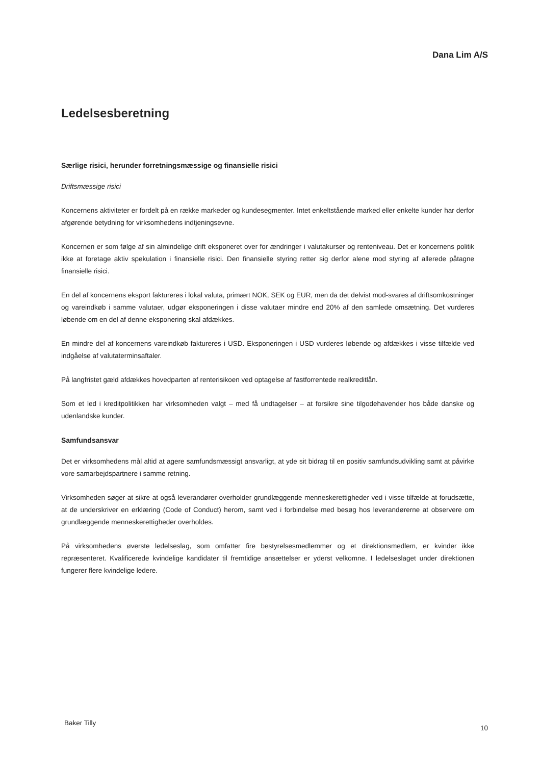Dana Lim A/S
Ledelsesberetning
Særlige risici, herunder forretningsmæssige og finansielle risici
Driftsmæssige risici
Koncernens aktiviteter er fordelt på en række markeder og kundesegmenter. Intet enkeltstående marked eller enkelte kunder har derfor afgørende betydning for virksomhedens indtjeningsevne.
Koncernen er som følge af sin almindelige drift eksponeret over for ændringer i valutakurser og renteniveau. Det er koncernens politik ikke at foretage aktiv spekulation i finansielle risici. Den finansielle styring retter sig derfor alene mod styring af allerede påtagne finansielle risici.
En del af koncernens eksport faktureres i lokal valuta, primært NOK, SEK og EUR, men da det delvist mod-svares af driftsomkostninger og vareindkøb i samme valutaer, udgør eksponeringen i disse valutaer mindre end 20% af den samlede omsætning. Det vurderes løbende om en del af denne eksponering skal afdækkes.
En mindre del af koncernens vareindkøb faktureres i USD. Eksponeringen i USD vurderes løbende og afdækkes i visse tilfælde ved indgåelse af valutaterminsaftaler.
På langfristet gæld afdækkes hovedparten af renterisikoen ved optagelse af fastforrentede realkreditlån.
Som et led i kreditpolitikken har virksomheden valgt – med få undtagelser – at forsikre sine tilgodehavender hos både danske og udenlandske kunder.
Samfundsansvar
Det er virksomhedens mål altid at agere samfundsmæssigt ansvarligt, at yde sit bidrag til en positiv samfundsudvikling samt at påvirke vore samarbejdspartnere i samme retning.
Virksomheden søger at sikre at også leverandører overholder grundlæggende menneskerettigheder ved i visse tilfælde at forudsætte, at de underskriver en erklæring (Code of Conduct) herom, samt ved i forbindelse med besøg hos leverandørerne at observere om grundlæggende menneskerettigheder overholdes.
På virksomhedens øverste ledelseslag, som omfatter fire bestyrelsesmedlemmer og et direktionsmedlem, er kvinder ikke repræsenteret. Kvalificerede kvindelige kandidater til fremtidige ansættelser er yderst velkomne. I ledelseslaget under direktionen fungerer flere kvindelige ledere.
Baker Tilly
10